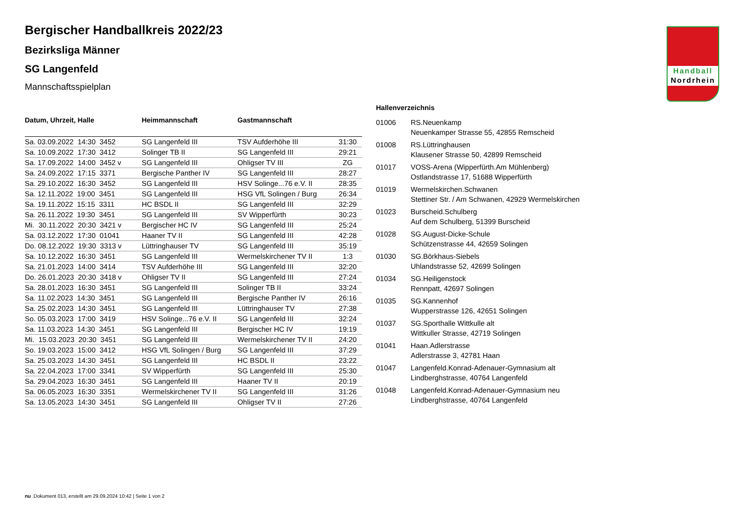Handball
Nordrhein
Bergischer Handballkreis 2022/23
Bezirksliga Männer
SG Langenfeld
Mannschaftsspielplan
| Datum, Uhrzeit, Halle | Heimmannschaft | Gastmannschaft | |
| --- | --- | --- | --- |
| Sa. 03.09.2022 14:30 3452 | SG Langenfeld III | TSV Aufderhöhe III | 31:30 |
| Sa. 10.09.2022 17:30 3412 | Solinger TB II | SG Langenfeld III | 29:21 |
| Sa. 17.09.2022 14:00 3452 v | SG Langenfeld III | Ohligser TV III | ZG |
| Sa. 24.09.2022 17:15 3371 | Bergische Panther IV | SG Langenfeld III | 28:27 |
| Sa. 29.10.2022 16:30 3452 | SG Langenfeld III | HSV Solinge...76 e.V. II | 28:35 |
| Sa. 12.11.2022 19:00 3451 | SG Langenfeld III | HSG VfL Solingen / Burg | 26:34 |
| Sa. 19.11.2022 15:15 3311 | HC BSDL II | SG Langenfeld III | 32:29 |
| Sa. 26.11.2022 19:30 3451 | SG Langenfeld III | SV Wipperfürth | 30:23 |
| Mi. 30.11.2022 20:30 3421 v | Bergischer HC IV | SG Langenfeld III | 25:24 |
| Sa. 03.12.2022 17:30 01041 | Haaner TV II | SG Langenfeld III | 42:28 |
| Do. 08.12.2022 19:30 3313 v | Lüttringhauser TV | SG Langenfeld III | 35:19 |
| Sa. 10.12.2022 16:30 3451 | SG Langenfeld III | Wermelskirchener TV II | 1:3 |
| Sa. 21.01.2023 14:00 3414 | TSV Aufderhöhe III | SG Langenfeld III | 32:20 |
| Do. 26.01.2023 20:30 3418 v | Ohligser TV II | SG Langenfeld III | 27:24 |
| Sa. 28.01.2023 16:30 3451 | SG Langenfeld III | Solinger TB II | 33:24 |
| Sa. 11.02.2023 14:30 3451 | SG Langenfeld III | Bergische Panther IV | 26:16 |
| Sa. 25.02.2023 14:30 3451 | SG Langenfeld III | Lüttringhauser TV | 27:38 |
| So. 05.03.2023 17:00 3419 | HSV Solinge...76 e.V. II | SG Langenfeld III | 32:24 |
| Sa. 11.03.2023 14:30 3451 | SG Langenfeld III | Bergischer HC IV | 19:19 |
| Mi. 15.03.2023 20:30 3451 | SG Langenfeld III | Wermelskirchener TV II | 24:20 |
| So. 19.03.2023 15:00 3412 | HSG VfL Solingen / Burg | SG Langenfeld III | 37:29 |
| Sa. 25.03.2023 14:30 3451 | SG Langenfeld III | HC BSDL II | 23:22 |
| Sa. 22.04.2023 17:00 3341 | SV Wipperfürth | SG Langenfeld III | 25:30 |
| Sa. 29.04.2023 16:30 3451 | SG Langenfeld III | Haaner TV II | 20:19 |
| Sa. 06.05.2023 16:30 3351 | Wermelskirchener TV II | SG Langenfeld III | 31:26 |
| Sa. 13.05.2023 14:30 3451 | SG Langenfeld III | Ohligser TV II | 27:26 |
Hallenverzeichnis
| 01006 | RS.Neuenkamp Neuenkamper Strasse 55, 42855 Remscheid |
| 01008 | RS.Lüttringhausen Klausener Strasse 50, 42899 Remscheid |
| 01017 | VOSS-Arena (Wipperfürth.Am Mühlenberg) Ostlandstrasse 17, 51688 Wipperfürth |
| 01019 | Wermelskirchen.Schwanen Stettiner Str. / Am Schwanen, 42929 Wermelskirchen |
| 01023 | Burscheid.Schulberg Auf dem Schulberg, 51399 Burscheid |
| 01028 | SG.August-Dicke-Schule Schützenstrasse 44, 42659 Solingen |
| 01030 | SG.Börkhaus-Siebels Uhlandstrasse 52, 42699 Solingen |
| 01034 | SG.Heiligenstock Rennpatt, 42697 Solingen |
| 01035 | SG.Kannenhof Wupperstrasse 126, 42651 Solingen |
| 01037 | SG.Sporthalle Wittkulle alt Wittkuller Strasse, 42719 Solingen |
| 01041 | Haan.Adlerstrasse Adlerstrasse 3, 42781 Haan |
| 01047 | Langenfeld.Konrad-Adenauer-Gymnasium alt Lindberghstrasse, 40764 Langenfeld |
| 01048 | Langenfeld.Konrad-Adenauer-Gymnasium neu Lindberghstrasse, 40764 Langenfeld |
nu .Dokument 013, erstellt am 29.09.2024 10:42 | Seite 1 von 2